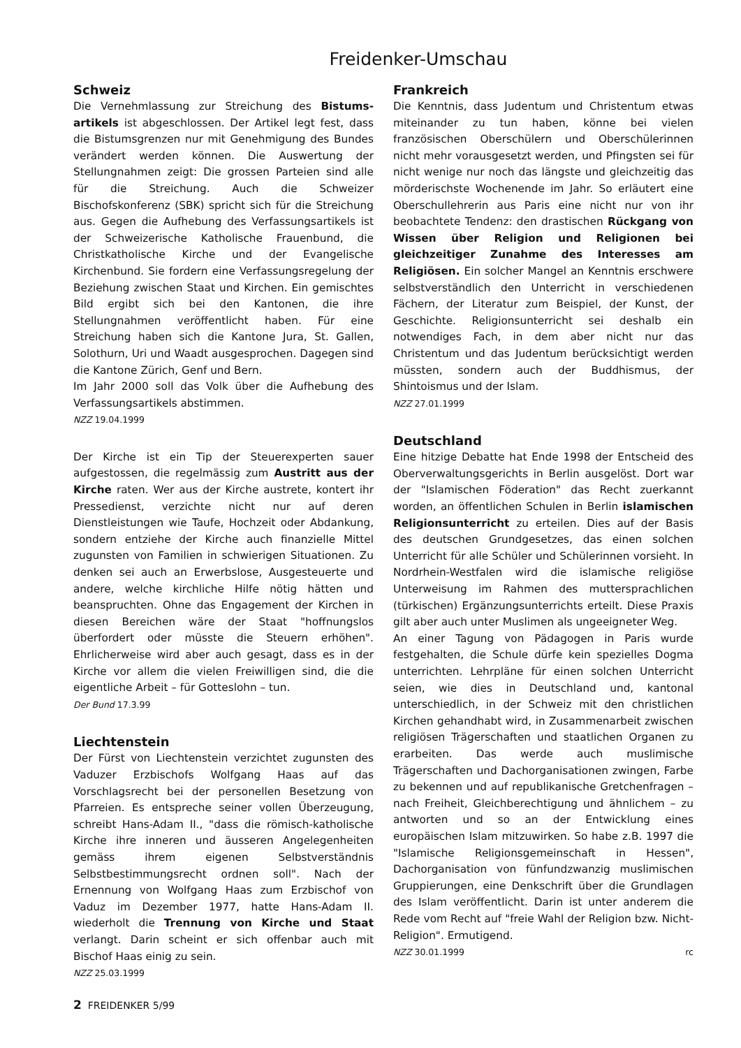Freidenker-Umschau
Schweiz
Die Vernehmlassung zur Streichung des Bistums­artikels ist abgeschlossen. Der Artikel legt fest, dass die Bistumsgrenzen nur mit Genehmigung des Bundes verändert werden können. Die Auswertung der Stellungnahmen zeigt: Die grossen Parteien sind alle für die Streichung. Auch die Schweizer Bischofskonferenz (SBK) spricht sich für die Streichung aus. Gegen die Aufhebung des Verfassungsartikels ist der Schweizerische Katholische Frauenbund, die Christkatholische Kirche und der Evangelische Kirchenbund. Sie fordern eine Verfassungsregelung der Beziehung zwischen Staat und Kirchen. Ein gemischtes Bild ergibt sich bei den Kantonen, die ihre Stellungnahmen veröffentlicht haben. Für eine Streichung haben sich die Kantone Jura, St. Gallen, Solothurn, Uri und Waadt ausgesprochen. Dagegen sind die Kantone Zürich, Genf und Bern.
Im Jahr 2000 soll das Volk über die Aufhebung des Verfassungsartikels abstimmen.
NZZ 19.04.1999
Der Kirche ist ein Tip der Steuerexperten sauer aufgestossen, die regelmässig zum Austritt aus der Kirche raten. Wer aus der Kirche austrete, kontert ihr Pressedienst, verzichte nicht nur auf deren Dienstleistungen wie Taufe, Hochzeit oder Abdankung, sondern entziehe der Kirche auch finanzielle Mittel zugunsten von Familien in schwierigen Situationen. Zu denken sei auch an Erwerbslose, Ausgesteuerte und andere, welche kirchliche Hilfe nötig hätten und beanspruchten. Ohne das Engagement der Kirchen in diesen Bereichen wäre der Staat "hoffnungslos überfordert oder müsste die Steuern erhöhen". Ehrlicherweise wird aber auch gesagt, dass es in der Kirche vor allem die vielen Freiwilligen sind, die die eigentliche Arbeit – für Gotteslohn – tun.
Der Bund 17.3.99
Liechtenstein
Der Fürst von Liechtenstein verzichtet zugunsten des Vaduzer Erzbischofs Wolfgang Haas auf das Vorschlagsrecht bei der personellen Besetzung von Pfarreien. Es entspreche seiner vollen Überzeugung, schreibt Hans-Adam II., "dass die römisch-katholische Kirche ihre inneren und äusseren Angelegenheiten gemäss ihrem eigenen Selbstverständnis Selbstbestimmungsrecht ordnen soll". Nach der Ernennung von Wolfgang Haas zum Erzbischof von Vaduz im Dezember 1977, hatte Hans-Adam II. wiederholt die Trennung von Kirche und Staat verlangt. Darin scheint er sich offenbar auch mit Bischof Haas einig zu sein.
NZZ 25.03.1999
2 FREIDENKER 5/99
Frankreich
Die Kenntnis, dass Judentum und Christentum etwas miteinander zu tun haben, könne bei vielen französischen Oberschülern und Oberschülerinnen nicht mehr vorausgesetzt werden, und Pfingsten sei für nicht wenige nur noch das längste und gleichzeitig das mörderischste Wochenende im Jahr. So erläutert eine Oberschullehrerin aus Paris eine nicht nur von ihr beobachtete Tendenz: den drastischen Rückgang von Wissen über Religion und Religionen bei gleichzeitiger Zunahme des Interesses am Religiösen. Ein solcher Mangel an Kenntnis erschwere selbstverständlich den Unterricht in verschiedenen Fächern, der Literatur zum Beispiel, der Kunst, der Geschichte. Religionsunterricht sei deshalb ein notwendiges Fach, in dem aber nicht nur das Christentum und das Judentum berücksichtigt werden müssten, sondern auch der Buddhismus, der Shintoismus und der Islam.
NZZ 27.01.1999
Deutschland
Eine hitzige Debatte hat Ende 1998 der Entscheid des Oberverwaltungsgerichts in Berlin ausgelöst. Dort war der "Islamischen Föderation" das Recht zuerkannt worden, an öffentlichen Schulen in Berlin islamischen Religionsunterricht zu erteilen. Dies auf der Basis des deutschen Grundgesetzes, das einen solchen Unterricht für alle Schüler und Schülerinnen vorsieht. In Nordrhein-Westfalen wird die islamische religiöse Unterweisung im Rahmen des muttersprachlichen (türkischen) Ergänzungsunterrichts erteilt. Diese Praxis gilt aber auch unter Muslimen als ungeeigneter Weg.
An einer Tagung von Pädagogen in Paris wurde festgehalten, die Schule dürfe kein spezielles Dogma unterrichten. Lehrpläne für einen solchen Unterricht seien, wie dies in Deutschland und, kantonal unterschiedlich, in der Schweiz mit den christlichen Kirchen gehandhabt wird, in Zusammenarbeit zwischen religiösen Trägerschaften und staatlichen Organen zu erarbeiten. Das werde auch muslimische Trägerschaften und Dachorganisationen zwingen, Farbe zu bekennen und auf republikanische Gretchenfragen – nach Freiheit, Gleichberechtigung und ähnlichem – zu antworten und so an der Entwicklung eines europäischen Islam mitzuwirken. So habe z.B. 1997 die "Islamische Religionsgemeinschaft in Hessen", Dachorganisation von fünfundzwanzig muslimischen Gruppierungen, eine Denkschrift über die Grundlagen des Islam veröffentlicht. Darin ist unter anderem die Rede vom Recht auf "freie Wahl der Religion bzw. Nicht-Religion". Ermutigend.
NZZ 30.01.1999 rc